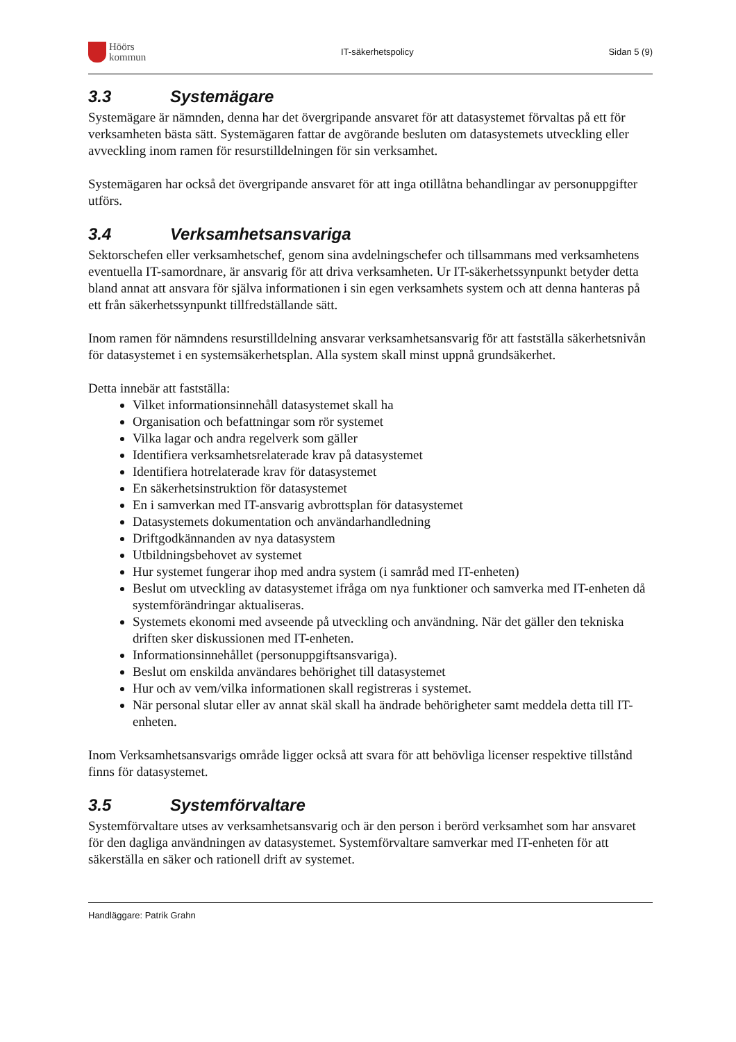Höörs
kommun
IT-säkerhetspolicy Sidan 5 (9)
3.3 Systemägare
Systemägare är nämnden, denna har det övergripande ansvaret för att datasystemet förvaltas på ett för verksamheten bästa sätt. Systemägaren fattar de avgörande besluten om datasystemets utveckling eller avveckling inom ramen för resurstilldelningen för sin verksamhet.
Systemägaren har också det övergripande ansvaret för att inga otillåtna behandlingar av personuppgifter utförs.
3.4 Verksamhetsansvariga
Sektorschefen eller verksamhetschef, genom sina avdelningschefer och tillsammans med verksamhetens eventuella IT-samordnare, är ansvarig för att driva verksamheten. Ur IT-säkerhetssynpunkt betyder detta bland annat att ansvara för själva informationen i sin egen verksamhets system och att denna hanteras på ett från säkerhetssynpunkt tillfredställande sätt.
Inom ramen för nämndens resurstilldelning ansvarar verksamhetsansvarig för att fastställa säkerhetsnivån för datasystemet i en systemsäkerhetsplan. Alla system skall minst uppnå grundsäkerhet.
Detta innebär att fastställa:
Vilket informationsinnehåll datasystemet skall ha
Organisation och befattningar som rör systemet
Vilka lagar och andra regelverk som gäller
Identifiera verksamhetsrelaterade krav på datasystemet
Identifiera hotrelaterade krav för datasystemet
En säkerhetsinstruktion för datasystemet
En i samverkan med IT-ansvarig avbrottsplan för datasystemet
Datasystemets dokumentation och användarhandledning
Driftgodkännanden av nya datasystem
Utbildningsbehovet av systemet
Hur systemet fungerar ihop med andra system (i samråd med IT-enheten)
Beslut om utveckling av datasystemet ifråga om nya funktioner och samverka med IT-enheten då systemförändringar aktualiseras.
Systemets ekonomi med avseende på utveckling och användning. När det gäller den tekniska driften sker diskussionen med IT-enheten.
Informationsinnehållet (personuppgiftsansvariga).
Beslut om enskilda användares behörighet till datasystemet
Hur och av vem/vilka informationen skall registreras i systemet.
När personal slutar eller av annat skäl skall ha ändrade behörigheter samt meddela detta till IT-enheten.
Inom Verksamhetsansvarigs område ligger också att svara för att behövliga licenser respektive tillstånd finns för datasystemet.
3.5 Systemförvaltare
Systemförvaltare utses av verksamhetsansvarig och är den person i berörd verksamhet som har ansvaret för den dagliga användningen av datasystemet. Systemförvaltare samverkar med IT-enheten för att säkerställa en säker och rationell drift av systemet.
Handläggare: Patrik Grahn